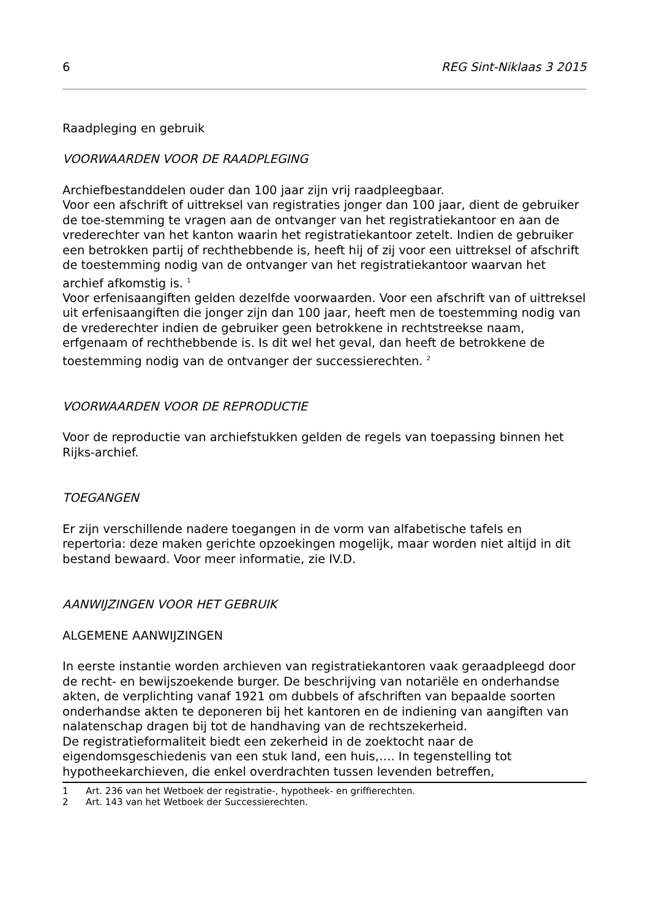6 REG Sint-Niklaas 3 2015
Raadpleging en gebruik
VOORWAARDEN VOOR DE RAADPLEGING
Archiefbestanddelen ouder dan 100 jaar zijn vrij raadpleegbaar.
Voor een afschrift of uittreksel van registraties jonger dan 100 jaar, dient de gebruiker de toe-stemming te vragen aan de ontvanger van het registratiekantoor en aan de vrederechter van het kanton waarin het registratiekantoor zetelt. Indien de gebruiker een betrokken partij of rechthebbende is, heeft hij of zij voor een uittreksel of afschrift de toestemming nodig van de ontvanger van het registratiekantoor waarvan het archief afkomstig is. <sup>1</sup>
Voor erfenisaangiften gelden dezelfde voorwaarden. Voor een afschrift van of uittreksel uit erfenisaangiften die jonger zijn dan 100 jaar, heeft men de toestemming nodig van de vrederechter indien de gebruiker geen betrokkene in rechtstreekse naam, erfgenaam of rechthebbende is. Is dit wel het geval, dan heeft de betrokkene de toestemming nodig van de ontvanger der successierechten. <sup>2</sup>
VOORWAARDEN VOOR DE REPRODUCTIE
Voor de reproductie van archiefstukken gelden de regels van toepassing binnen het Rijks-archief.
TOEGANGEN
Er zijn verschillende nadere toegangen in de vorm van alfabetische tafels en repertoria: deze maken gerichte opzoekingen mogelijk, maar worden niet altijd in dit bestand bewaard. Voor meer informatie, zie IV.D.
AANWIJZINGEN VOOR HET GEBRUIK
ALGEMENE AANWIJZINGEN
In eerste instantie worden archieven van registratiekantoren vaak geraadpleegd door de recht- en bewijszoekende burger. De beschrijving van notariële en onderhandse akten, de verplichting vanaf 1921 om dubbels of afschriften van bepaalde soorten onderhandse akten te deponeren bij het kantoren en de indiening van aangiften van nalatenschap dragen bij tot de handhaving van de rechtszekerheid.
De registratieformaliteit biedt een zekerheid in de zoektocht naar de eigendomsgeschiedenis van een stuk land, een huis,…. In tegenstelling tot hypotheekarchieven, die enkel overdrachten tussen levenden betreffen,
1 Art. 236 van het Wetboek der registratie-, hypotheek- en griffierechten.
2 Art. 143 van het Wetboek der Successierechten.